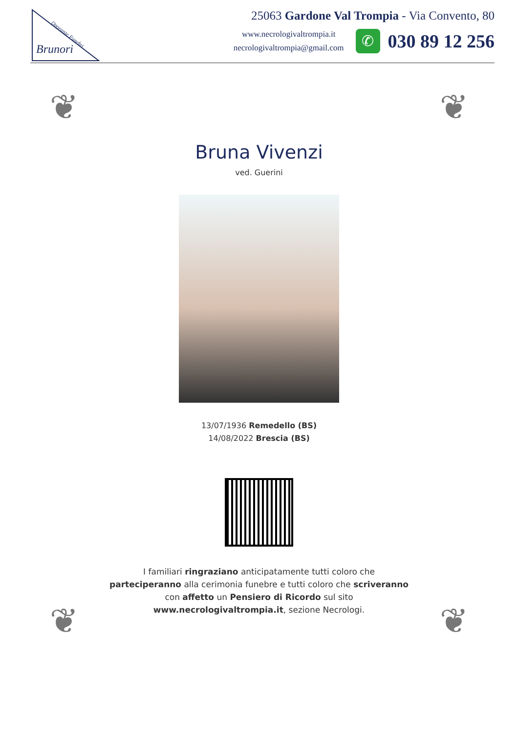Brunori
Onoranze Funebri
25063 Gardone Val Trompia - Via Convento, 80
www.necrologivaltrompia.it
necrologivaltrompia@gmail.com
✆
030 89 12 256
❦ ❦
❦ ❦
Bruna Vivenzi
ved. Guerini
13/07/1936 Remedello (BS)
14/08/2022 Brescia (BS)
I familiari ringraziano anticipatamente tutti coloro che parteciperanno alla cerimonia funebre e tutti coloro che scriveranno con affetto un Pensiero di Ricordo sul sito www.necrologivaltrompia.it, sezione Necrologi.